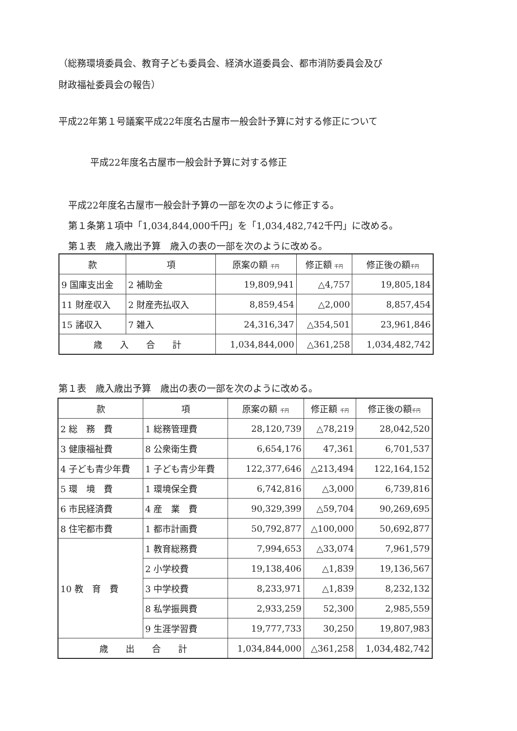（総務環境委員会、教育子ども委員会、経済水道委員会、都市消防委員会及び
財政福祉委員会の報告）
平成22年第１号議案平成22年度名古屋市一般会計予算に対する修正について
平成22年度名古屋市一般会計予算に対する修正
平成22年度名古屋市一般会計予算の一部を次のように修正する。
第１条第１項中「1,034,844,000千円」を「1,034,482,742千円」に改める。
第１表　歳入歳出予算　歳入の表の一部を次のように改める。
| 款 | 項 | 原案の額 千円 | 修正額 千円 | 修正後の額 千円 |
| --- | --- | --- | --- | --- |
| 9 国庫支出金 | 2 補助金 | 19,809,941 | △4,757 | 19,805,184 |
| 11 財産収入 | 2 財産売払収入 | 8,859,454 | △2,000 | 8,857,454 |
| 15 諸収入 | 7 雑入 | 24,316,347 | △354,501 | 23,961,846 |
| 歳 入 合 計 | | 1,034,844,000 | △361,258 | 1,034,482,742 |
第１表　歳入歳出予算　歳出の表の一部を次のように改める。
| 款 | 項 | 原案の額 千円 | 修正額 千円 | 修正後の額 千円 |
| --- | --- | --- | --- | --- |
| 2 総 務 費 | 1 総務管理費 | 28,120,739 | △78,219 | 28,042,520 |
| 3 健康福祉費 | 8 公衆衛生費 | 6,654,176 | 47,361 | 6,701,537 |
| 4 子ども青少年費 | 1 子ども青少年費 | 122,377,646 | △213,494 | 122,164,152 |
| 5 環 境 費 | 1 環境保全費 | 6,742,816 | △3,000 | 6,739,816 |
| 6 市民経済費 | 4 産 業 費 | 90,329,399 | △59,704 | 90,269,695 |
| 8 住宅都市費 | 1 都市計画費 | 50,792,877 | △100,000 | 50,692,877 |
| 10 教 育 費 | 1 教育総務費 | 7,994,653 | △33,074 | 7,961,579 |
| | 2 小学校費 | 19,138,406 | △1,839 | 19,136,567 |
| | 3 中学校費 | 8,233,971 | △1,839 | 8,232,132 |
| | 8 私学振興費 | 2,933,259 | 52,300 | 2,985,559 |
| | 9 生涯学習費 | 19,777,733 | 30,250 | 19,807,983 |
| 歳 出 合 計 | | 1,034,844,000 | △361,258 | 1,034,482,742 |